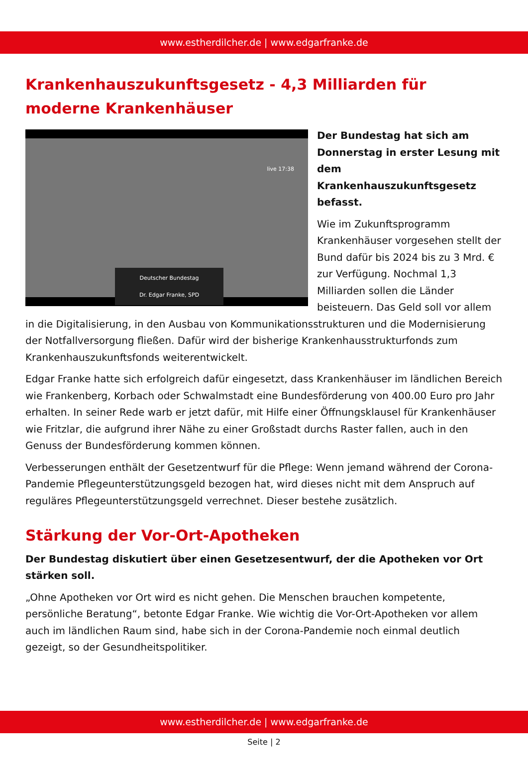www.estherdilcher.de | www.edgarfranke.de
Krankenhauszukunftsgesetz - 4,3 Milliarden für moderne Krankenhäuser
live 17:38
Deutscher Bundestag
Dr. Edgar Franke, SPD
Der Bundestag hat sich am Donnerstag in erster Lesung mit dem Krankenhauszukunftsgesetz befasst.
Wie im Zukunftsprogramm Krankenhäuser vorgesehen stellt der Bund dafür bis 2024 bis zu 3 Mrd. € zur Verfügung. Nochmal 1,3 Milliarden sollen die Länder beisteuern. Das Geld soll vor allem in die Digitalisierung, in den Ausbau von Kommunikationsstrukturen und die Modernisierung der Notfallversorgung fließen. Dafür wird der bisherige Krankenhausstrukturfonds zum Krankenhauszukunftsfonds weiterentwickelt.
Edgar Franke hatte sich erfolgreich dafür eingesetzt, dass Krankenhäuser im ländlichen Bereich wie Frankenberg, Korbach oder Schwalmstadt eine Bundesförderung von 400.00 Euro pro Jahr erhalten. In seiner Rede warb er jetzt dafür, mit Hilfe einer Öffnungsklausel für Krankenhäuser wie Fritzlar, die aufgrund ihrer Nähe zu einer Großstadt durchs Raster fallen, auch in den Genuss der Bundesförderung kommen können.
Verbesserungen enthält der Gesetzentwurf für die Pflege: Wenn jemand während der Corona-Pandemie Pflegeunterstützungsgeld bezogen hat, wird dieses nicht mit dem Anspruch auf reguläres Pflegeunterstützungsgeld verrechnet. Dieser bestehe zusätzlich.
Stärkung der Vor-Ort-Apotheken
Der Bundestag diskutiert über einen Gesetzesentwurf, der die Apotheken vor Ort stärken soll.
„Ohne Apotheken vor Ort wird es nicht gehen. Die Menschen brauchen kompetente, persönliche Beratung“, betonte Edgar Franke. Wie wichtig die Vor-Ort-Apotheken vor allem auch im ländlichen Raum sind, habe sich in der Corona-Pandemie noch einmal deutlich gezeigt, so der Gesundheitspolitiker.
www.estherdilcher.de | www.edgarfranke.de
Seite | 2